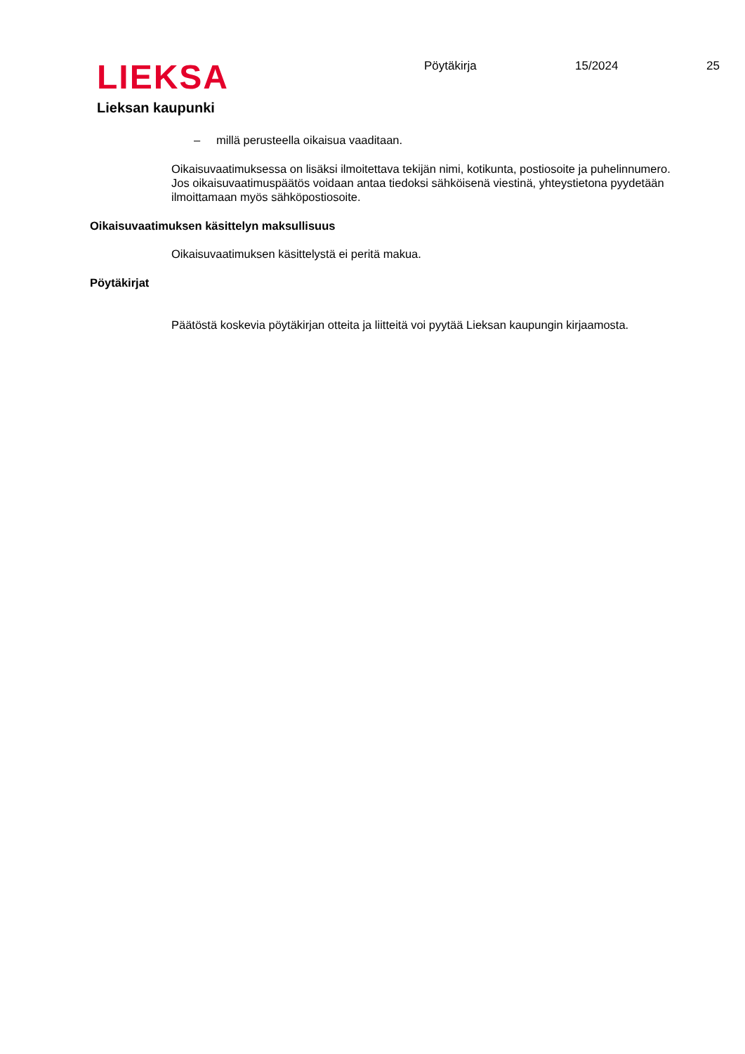LIEKSA
Lieksan kaupunki
Pöytäkirja 15/2024 25
– millä perusteella oikaisua vaaditaan.
Oikaisuvaatimuksessa on lisäksi ilmoitettava tekijän nimi, kotikunta, postiosoite ja puhelinnumero. Jos oikaisuvaatimuspäätös voidaan antaa tiedoksi sähköisenä viestinä, yhteystietona pyydetään ilmoittamaan myös sähköpostiosoite.
Oikaisuvaatimuksen käsittelyn maksullisuus
Oikaisuvaatimuksen käsittelystä ei peritä makua.
Pöytäkirjat
Päätöstä koskevia pöytäkirjan otteita ja liitteitä voi pyytää Lieksan kaupungin kirjaamosta.